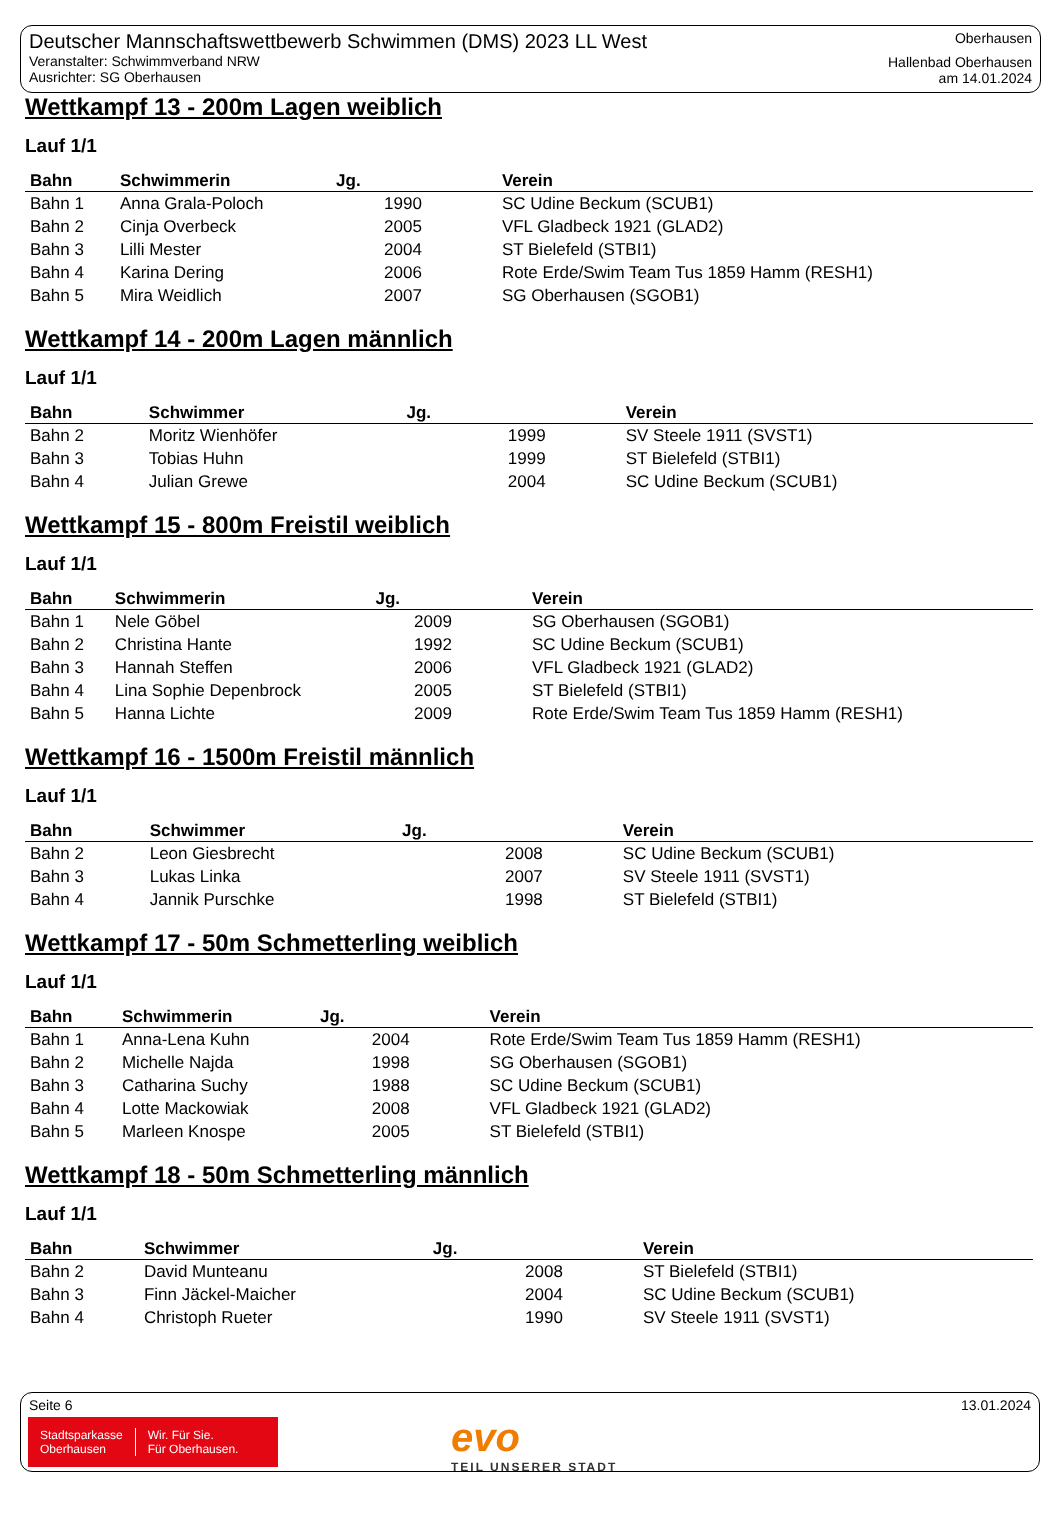Deutscher Mannschaftswettbewerb Schwimmen (DMS) 2023 LL West
Veranstalter: Schwimmverband NRW
Ausrichter: SG Oberhausen
Oberhausen
Hallenbad Oberhausen
am 14.01.2024
Wettkampf 13 - 200m Lagen weiblich
Lauf 1/1
| Bahn | Schwimmerin | Jg. | Verein |
| --- | --- | --- | --- |
| Bahn 1 | Anna Grala-Poloch | 1990 | SC Udine Beckum (SCUB1) |
| Bahn 2 | Cinja Overbeck | 2005 | VFL Gladbeck 1921 (GLAD2) |
| Bahn 3 | Lilli Mester | 2004 | ST Bielefeld (STBI1) |
| Bahn 4 | Karina Dering | 2006 | Rote Erde/Swim Team Tus 1859 Hamm (RESH1) |
| Bahn 5 | Mira Weidlich | 2007 | SG Oberhausen (SGOB1) |
Wettkampf 14 - 200m Lagen männlich
Lauf 1/1
| Bahn | Schwimmer | Jg. | Verein |
| --- | --- | --- | --- |
| Bahn 2 | Moritz Wienhöfer | 1999 | SV Steele 1911 (SVST1) |
| Bahn 3 | Tobias Huhn | 1999 | ST Bielefeld (STBI1) |
| Bahn 4 | Julian Grewe | 2004 | SC Udine Beckum (SCUB1) |
Wettkampf 15 - 800m Freistil weiblich
Lauf 1/1
| Bahn | Schwimmerin | Jg. | Verein |
| --- | --- | --- | --- |
| Bahn 1 | Nele Göbel | 2009 | SG Oberhausen (SGOB1) |
| Bahn 2 | Christina Hante | 1992 | SC Udine Beckum (SCUB1) |
| Bahn 3 | Hannah Steffen | 2006 | VFL Gladbeck 1921 (GLAD2) |
| Bahn 4 | Lina Sophie Depenbrock | 2005 | ST Bielefeld (STBI1) |
| Bahn 5 | Hanna Lichte | 2009 | Rote Erde/Swim Team Tus 1859 Hamm (RESH1) |
Wettkampf 16 - 1500m Freistil männlich
Lauf 1/1
| Bahn | Schwimmer | Jg. | Verein |
| --- | --- | --- | --- |
| Bahn 2 | Leon Giesbrecht | 2008 | SC Udine Beckum (SCUB1) |
| Bahn 3 | Lukas Linka | 2007 | SV Steele 1911 (SVST1) |
| Bahn 4 | Jannik Purschke | 1998 | ST Bielefeld (STBI1) |
Wettkampf 17 - 50m Schmetterling weiblich
Lauf 1/1
| Bahn | Schwimmerin | Jg. | Verein |
| --- | --- | --- | --- |
| Bahn 1 | Anna-Lena Kuhn | 2004 | Rote Erde/Swim Team Tus 1859 Hamm (RESH1) |
| Bahn 2 | Michelle Najda | 1998 | SG Oberhausen (SGOB1) |
| Bahn 3 | Catharina Suchy | 1988 | SC Udine Beckum (SCUB1) |
| Bahn 4 | Lotte Mackowiak | 2008 | VFL Gladbeck 1921 (GLAD2) |
| Bahn 5 | Marleen Knospe | 2005 | ST Bielefeld (STBI1) |
Wettkampf 18 - 50m Schmetterling männlich
Lauf 1/1
| Bahn | Schwimmer | Jg. | Verein |
| --- | --- | --- | --- |
| Bahn 2 | David Munteanu | 2008 | ST Bielefeld (STBI1) |
| Bahn 3 | Finn Jäckel-Maicher | 2004 | SC Udine Beckum (SCUB1) |
| Bahn 4 | Christoph Rueter | 1990 | SV Steele 1911 (SVST1) |
Seite 6 13.01.2024
Stadtsparkasse
Oberhausen
Wir. Für Sie.
Für Oberhausen.
evo
TEIL UNSERER STADT